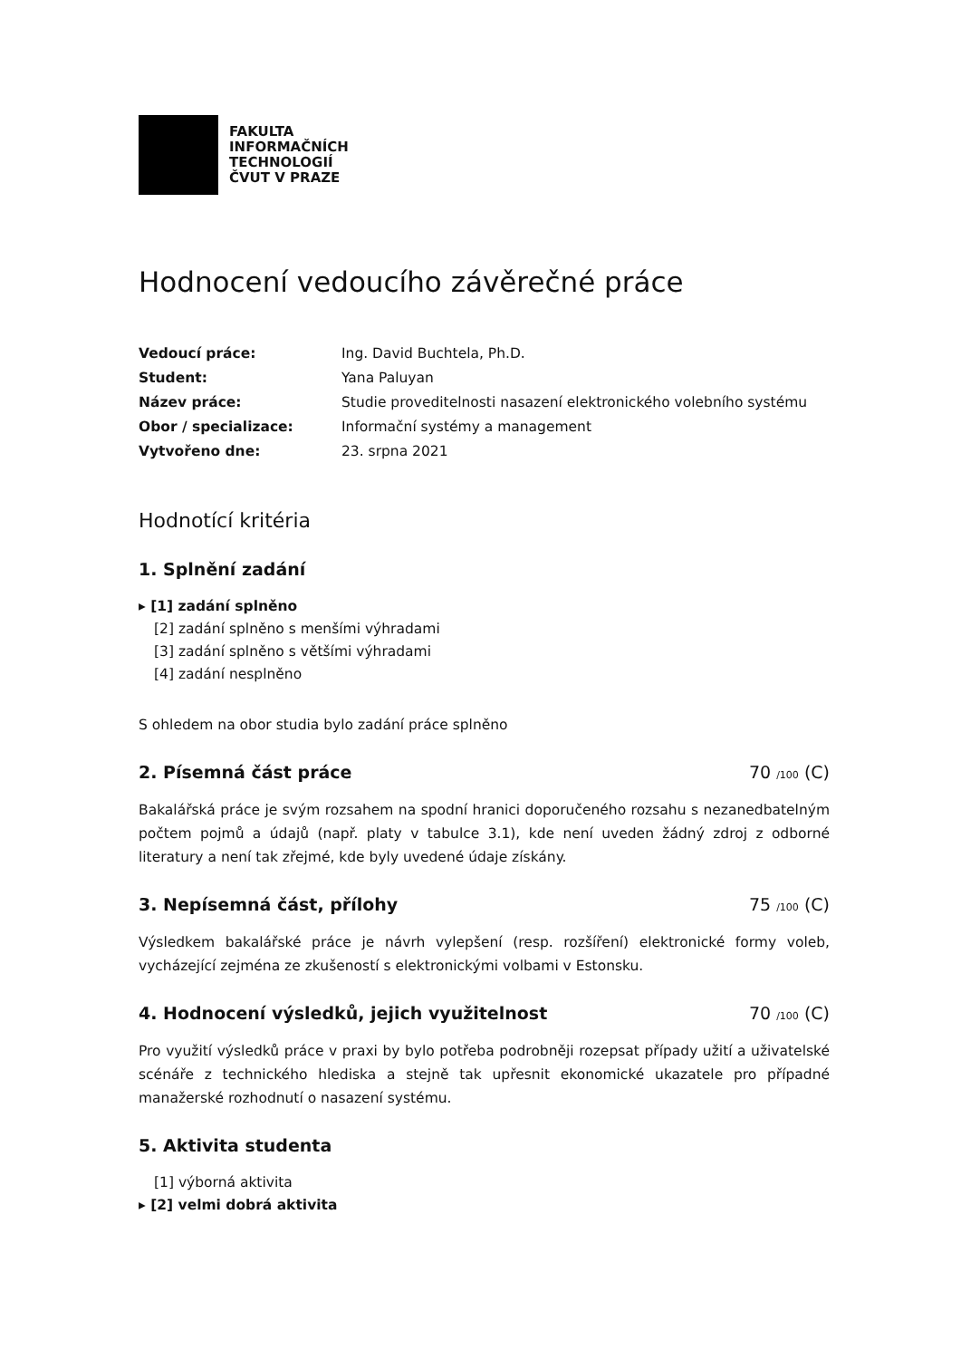FAKULTA
INFORMAČNÍCH
TECHNOLOGIÍ
ČVUT V PRAZE
Hodnocení vedoucího závěrečné práce
| Vedoucí práce: | Ing. David Buchtela, Ph.D. |
| Student: | Yana Paluyan |
| Název práce: | Studie proveditelnosti nasazení elektronického volebního systému |
| Obor / specializace: | Informační systémy a management |
| Vytvořeno dne: | 23. srpna 2021 |
Hodnotící kritéria
1. Splnění zadání
▸ [1] zadání splněno
[2] zadání splněno s menšími výhradami
[3] zadání splněno s většími výhradami
[4] zadání nesplněno
S ohledem na obor studia bylo zadání práce splněno
2. Písemná část práce 70 /100 (C)
Bakalářská práce je svým rozsahem na spodní hranici doporučeného rozsahu s nezanedbatelným počtem pojmů a údajů (např. platy v tabulce 3.1), kde není uveden žádný zdroj z odborné literatury a není tak zřejmé, kde byly uvedené údaje získány.
3. Nepísemná část, přílohy 75 /100 (C)
Výsledkem bakalářské práce je návrh vylepšení (resp. rozšíření) elektronické formy voleb, vycházející zejména ze zkušeností s elektronickými volbami v Estonsku.
4. Hodnocení výsledků, jejich využitelnost 70 /100 (C)
Pro využití výsledků práce v praxi by bylo potřeba podrobněji rozepsat případy užití a uživatelské scénáře z technického hlediska a stejně tak upřesnit ekonomické ukazatele pro případné manažerské rozhodnutí o nasazení systému.
5. Aktivita studenta
[1] výborná aktivita
▸ [2] velmi dobrá aktivita